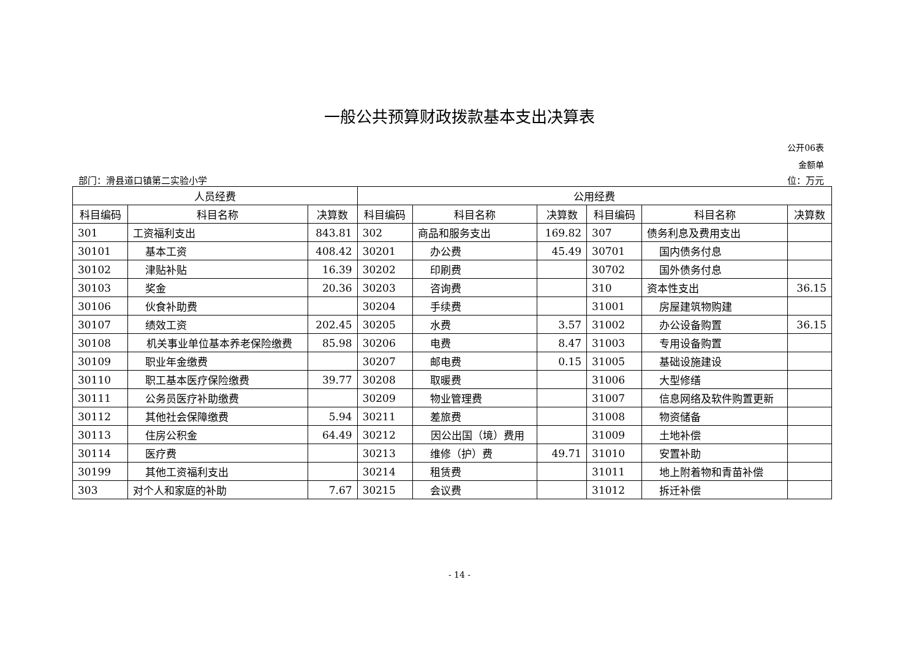一般公共预算财政拨款基本支出决算表
公开06表
金额单
部门：滑县道口镇第二实验小学 位：万元
| 人员经费 | | | 公用经费 | | | | | |
| --- | --- | --- | --- | --- | --- | --- | --- | --- |
| 科目编码 | 科目名称 | 决算数 | 科目编码 | 科目名称 | 决算数 | 科目编码 | 科目名称 | 决算数 |
| 301 | 工资福利支出 | 843.81 | 302 | 商品和服务支出 | 169.82 | 307 | 债务利息及费用支出 | |
| 30101 | 基本工资 | 408.42 | 30201 | 办公费 | 45.49 | 30701 | 国内债务付息 | |
| 30102 | 津贴补贴 | 16.39 | 30202 | 印刷费 | | 30702 | 国外债务付息 | |
| 30103 | 奖金 | 20.36 | 30203 | 咨询费 | | 310 | 资本性支出 | 36.15 |
| 30106 | 伙食补助费 | | 30204 | 手续费 | | 31001 | 房屋建筑物购建 | |
| 30107 | 绩效工资 | 202.45 | 30205 | 水费 | 3.57 | 31002 | 办公设备购置 | 36.15 |
| 30108 | 机关事业单位基本养老保险缴费 | 85.98 | 30206 | 电费 | 8.47 | 31003 | 专用设备购置 | |
| 30109 | 职业年金缴费 | | 30207 | 邮电费 | 0.15 | 31005 | 基础设施建设 | |
| 30110 | 职工基本医疗保险缴费 | 39.77 | 30208 | 取暖费 | | 31006 | 大型修缮 | |
| 30111 | 公务员医疗补助缴费 | | 30209 | 物业管理费 | | 31007 | 信息网络及软件购置更新 | |
| 30112 | 其他社会保障缴费 | 5.94 | 30211 | 差旅费 | | 31008 | 物资储备 | |
| 30113 | 住房公积金 | 64.49 | 30212 | 因公出国（境）费用 | | 31009 | 土地补偿 | |
| 30114 | 医疗费 | | 30213 | 维修（护）费 | 49.71 | 31010 | 安置补助 | |
| 30199 | 其他工资福利支出 | | 30214 | 租赁费 | | 31011 | 地上附着物和青苗补偿 | |
| 303 | 对个人和家庭的补助 | 7.67 | 30215 | 会议费 | | 31012 | 拆迁补偿 | |
- 14 -